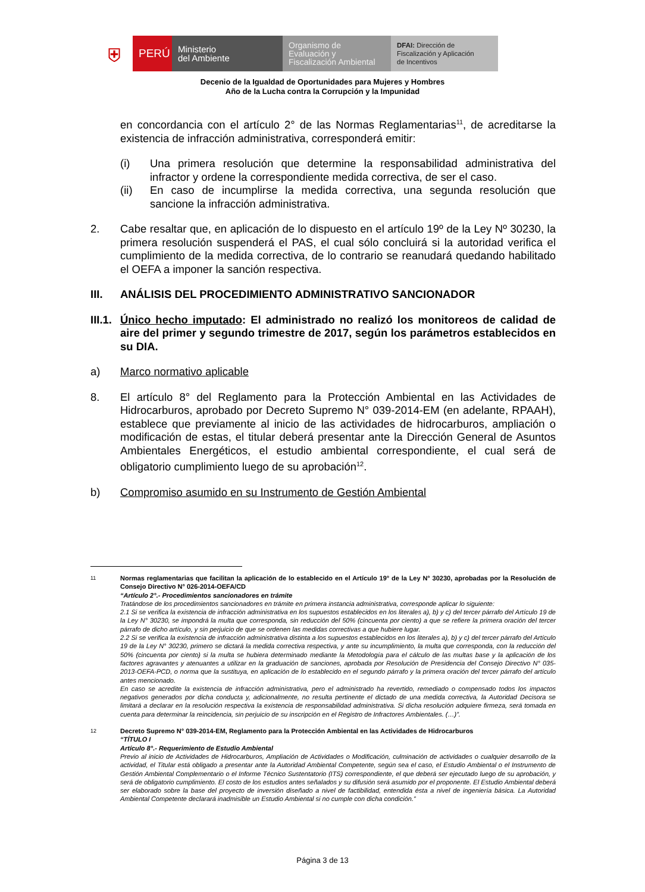⛨
PERÚ
Ministerio
del Ambiente
Organismo de
Evaluación y
Fiscalización Ambiental
DFAI: Dirección de
Fiscalización y Aplicación
de Incentivos
Decenio de la Igualdad de Oportunidades para Mujeres y Hombres
Año de la Lucha contra la Corrupción y la Impunidad
en concordancia con el artículo 2° de las Normas Reglamentarias<sup>11</sup>, de acreditarse la existencia de infracción administrativa, corresponderá emitir:
(i) Una primera resolución que determine la responsabilidad administrativa del infractor y ordene la correspondiente medida correctiva, de ser el caso.
(ii) En caso de incumplirse la medida correctiva, una segunda resolución que sancione la infracción administrativa.
2. Cabe resaltar que, en aplicación de lo dispuesto en el artículo 19º de la Ley Nº 30230, la primera resolución suspenderá el PAS, el cual sólo concluirá si la autoridad verifica el cumplimiento de la medida correctiva, de lo contrario se reanudará quedando habilitado el OEFA a imponer la sanción respectiva.
III. ANÁLISIS DEL PROCEDIMIENTO ADMINISTRATIVO SANCIONADOR
III.1.
Único hecho imputado: El administrado no realizó los monitoreos de calidad de aire del primer y segundo trimestre de 2017, según los parámetros establecidos en su DIA.
a) Marco normativo aplicable
8. El artículo 8° del Reglamento para la Protección Ambiental en las Actividades de Hidrocarburos, aprobado por Decreto Supremo N° 039-2014-EM (en adelante, RPAAH), establece que previamente al inicio de las actividades de hidrocarburos, ampliación o modificación de estas, el titular deberá presentar ante la Dirección General de Asuntos Ambientales Energéticos, el estudio ambiental correspondiente, el cual será de obligatorio cumplimiento luego de su aprobación<sup>12</sup>.
b) Compromiso asumido en su Instrumento de Gestión Ambiental
11
Normas reglamentarias que facilitan la aplicación de lo establecido en el Artículo 19° de la Ley N° 30230, aprobadas por la Resolución de Consejo Directivo N° 026-2014-OEFA/CD
“Artículo 2°.- Procedimientos sancionadores en trámite
Tratándose de los procedimientos sancionadores en trámite en primera instancia administrativa, corresponde aplicar lo siguiente:
2.1 Si se verifica la existencia de infracción administrativa en los supuestos establecidos en los literales a), b) y c) del tercer párrafo del Artículo 19 de la Ley N° 30230, se impondrá la multa que corresponda, sin reducción del 50% (cincuenta por ciento) a que se refiere la primera oración del tercer párrafo de dicho artículo, y sin perjuicio de que se ordenen las medidas correctivas a que hubiere lugar.
2.2 Si se verifica la existencia de infracción administrativa distinta a los supuestos establecidos en los literales a), b) y c) del tercer párrafo del Artículo 19 de la Ley N° 30230, primero se dictará la medida correctiva respectiva, y ante su incumplimiento, la multa que corresponda, con la reducción del 50% (cincuenta por ciento) si la multa se hubiera determinado mediante la Metodología para el cálculo de las multas base y la aplicación de los factores agravantes y atenuantes a utilizar en la graduación de sanciones, aprobada por Resolución de Presidencia del Consejo Directivo N° 035-2013-OEFA-PCD, o norma que la sustituya, en aplicación de lo establecido en el segundo párrafo y la primera oración del tercer párrafo del artículo antes mencionado.
En caso se acredite la existencia de infracción administrativa, pero el administrado ha revertido, remediado o compensado todos los impactos negativos generados por dicha conducta y, adicionalmente, no resulta pertinente el dictado de una medida correctiva, la Autoridad Decisora se limitará a declarar en la resolución respectiva la existencia de responsabilidad administrativa. Si dicha resolución adquiere firmeza, será tomada en cuenta para determinar la reincidencia, sin perjuicio de su inscripción en el Registro de Infractores Ambientales. (…)”.
12
Decreto Supremo N° 039-2014-EM, Reglamento para la Protección Ambiental en las Actividades de Hidrocarburos
“TÍTULO I
Artículo 8°.- Requerimiento de Estudio Ambiental
Previo al inicio de Actividades de Hidrocarburos, Ampliación de Actividades o Modificación, culminación de actividades o cualquier desarrollo de la actividad, el Titular está obligado a presentar ante la Autoridad Ambiental Competente, según sea el caso, el Estudio Ambiental o el Instrumento de Gestión Ambiental Complementario o el Informe Técnico Sustentatorio (ITS) correspondiente, el que deberá ser ejecutado luego de su aprobación, y será de obligatorio cumplimiento. El costo de los estudios antes señalados y su difusión será asumido por el proponente. El Estudio Ambiental deberá ser elaborado sobre la base del proyecto de inversión diseñado a nivel de factibilidad, entendida ésta a nivel de ingeniería básica. La Autoridad Ambiental Competente declarará inadmisible un Estudio Ambiental si no cumple con dicha condición.”
Página 3 de 13